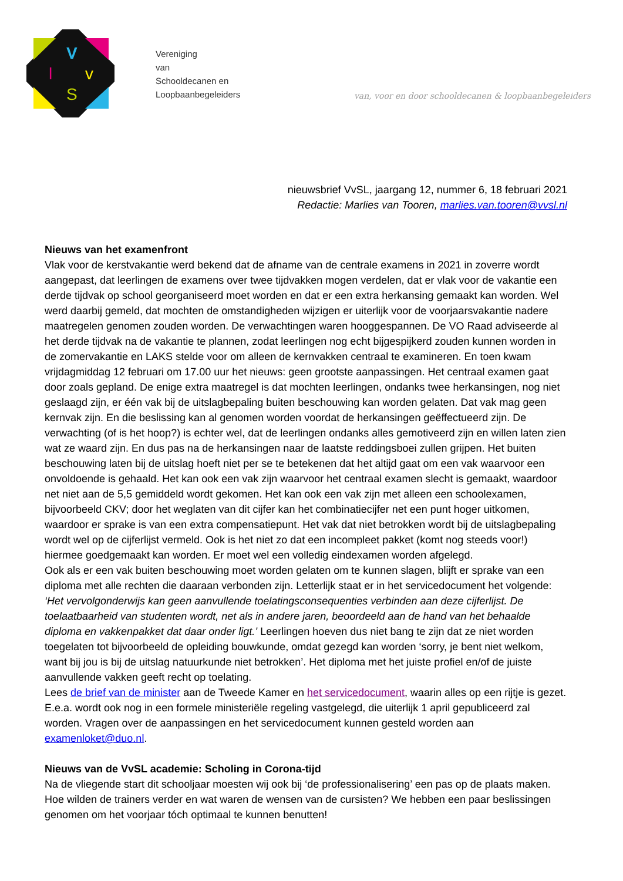V
l
v
S
Vereniging
van
Schooldecanen en
Loopbaanbegeleiders
van, voor en door schooldecanen & loopbaanbegeleiders
nieuwsbrief VvSL, jaargang 12, nummer 6, 18 februari 2021
Redactie: Marlies van Tooren, marlies.van.tooren@vvsl.nl
Nieuws van het examenfront
Vlak voor de kerstvakantie werd bekend dat de afname van de centrale examens in 2021 in zoverre wordt aangepast, dat leerlingen de examens over twee tijdvakken mogen verdelen, dat er vlak voor de vakantie een derde tijdvak op school georganiseerd moet worden en dat er een extra herkansing gemaakt kan worden. Wel werd daarbij gemeld, dat mochten de omstandigheden wijzigen er uiterlijk voor de voorjaarsvakantie nadere maatregelen genomen zouden worden. De verwachtingen waren hooggespannen. De VO Raad adviseerde al het derde tijdvak na de vakantie te plannen, zodat leerlingen nog echt bijgespijkerd zouden kunnen worden in de zomervakantie en LAKS stelde voor om alleen de kernvakken centraal te examineren. En toen kwam vrijdagmiddag 12 februari om 17.00 uur het nieuws: geen grootste aanpassingen. Het centraal examen gaat door zoals gepland. De enige extra maatregel is dat mochten leerlingen, ondanks twee herkansingen, nog niet geslaagd zijn, er één vak bij de uitslagbepaling buiten beschouwing kan worden gelaten. Dat vak mag geen kernvak zijn. En die beslissing kan al genomen worden voordat de herkansingen geëffectueerd zijn. De verwachting (of is het hoop?) is echter wel, dat de leerlingen ondanks alles gemotiveerd zijn en willen laten zien wat ze waard zijn. En dus pas na de herkansingen naar de laatste reddingsboei zullen grijpen. Het buiten beschouwing laten bij de uitslag hoeft niet per se te betekenen dat het altijd gaat om een vak waarvoor een onvoldoende is gehaald. Het kan ook een vak zijn waarvoor het centraal examen slecht is gemaakt, waardoor net niet aan de 5,5 gemiddeld wordt gekomen. Het kan ook een vak zijn met alleen een schoolexamen, bijvoorbeeld CKV; door het weglaten van dit cijfer kan het combinatiecijfer net een punt hoger uitkomen, waardoor er sprake is van een extra compensatiepunt. Het vak dat niet betrokken wordt bij de uitslagbepaling wordt wel op de cijferlijst vermeld. Ook is het niet zo dat een incompleet pakket (komt nog steeds voor!) hiermee goedgemaakt kan worden. Er moet wel een volledig eindexamen worden afgelegd.
Ook als er een vak buiten beschouwing moet worden gelaten om te kunnen slagen, blijft er sprake van een diploma met alle rechten die daaraan verbonden zijn. Letterlijk staat er in het servicedocument het volgende: ‘Het vervolgonderwijs kan geen aanvullende toelatingsconsequenties verbinden aan deze cijferlijst. De toelaatbaarheid van studenten wordt, net als in andere jaren, beoordeeld aan de hand van het behaalde diploma en vakkenpakket dat daar onder ligt.’ Leerlingen hoeven dus niet bang te zijn dat ze niet worden toegelaten tot bijvoorbeeld de opleiding bouwkunde, omdat gezegd kan worden ‘sorry, je bent niet welkom, want bij jou is bij de uitslag natuurkunde niet betrokken’. Het diploma met het juiste profiel en/of de juiste aanvullende vakken geeft recht op toelating.
Lees de brief van de minister aan de Tweede Kamer en het servicedocument, waarin alles op een rijtje is gezet. E.e.a. wordt ook nog in een formele ministeriële regeling vastgelegd, die uiterlijk 1 april gepubliceerd zal worden. Vragen over de aanpassingen en het servicedocument kunnen gesteld worden aan examenloket@duo.nl.
Nieuws van de VvSL academie: Scholing in Corona-tijd
Na de vliegende start dit schooljaar moesten wij ook bij ‘de professionalisering’ een pas op de plaats maken. Hoe wilden de trainers verder en wat waren de wensen van de cursisten? We hebben een paar beslissingen genomen om het voorjaar tóch optimaal te kunnen benutten!